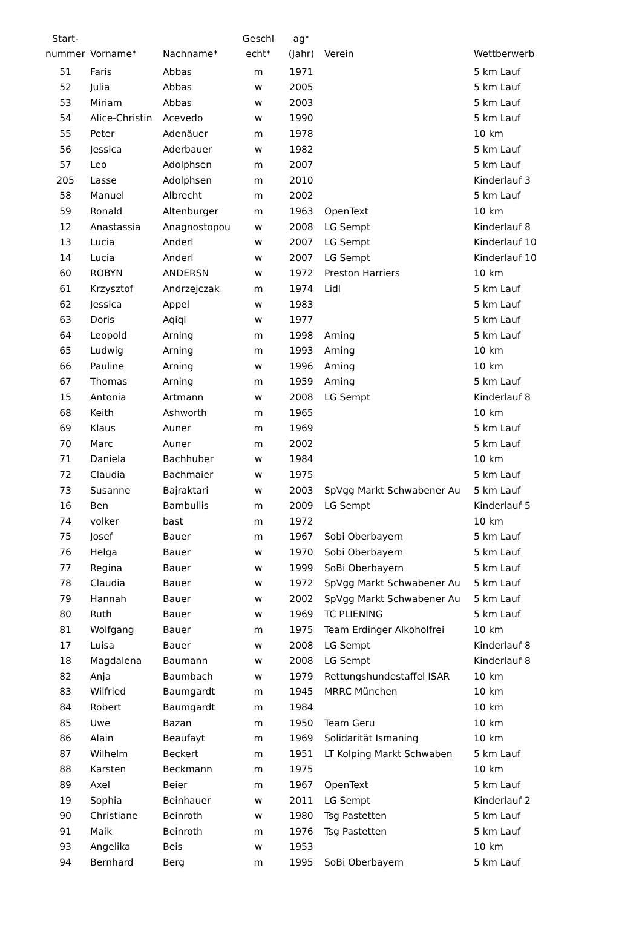| Start- nummer | Vorname* | Nachname* | Geschl echt* | ag* (Jahr) | Verein | Wettberwerb |
| --- | --- | --- | --- | --- | --- | --- |
| 51 | Faris | Abbas | m | 1971 | | 5 km Lauf |
| 52 | Julia | Abbas | w | 2005 | | 5 km Lauf |
| 53 | Miriam | Abbas | w | 2003 | | 5 km Lauf |
| 54 | Alice-Christin | Acevedo | w | 1990 | | 5 km Lauf |
| 55 | Peter | Adenäuer | m | 1978 | | 10 km |
| 56 | Jessica | Aderbauer | w | 1982 | | 5 km Lauf |
| 57 | Leo | Adolphsen | m | 2007 | | 5 km Lauf |
| 205 | Lasse | Adolphsen | m | 2010 | | Kinderlauf 3 |
| 58 | Manuel | Albrecht | m | 2002 | | 5 km Lauf |
| 59 | Ronald | Altenburger | m | 1963 | OpenText | 10 km |
| 12 | Anastassia | Anagnostopou | w | 2008 | LG Sempt | Kinderlauf 8 |
| 13 | Lucia | Anderl | w | 2007 | LG Sempt | Kinderlauf 10 |
| 14 | Lucia | Anderl | w | 2007 | LG Sempt | Kinderlauf 10 |
| 60 | ROBYN | ANDERSN | w | 1972 | Preston Harriers | 10 km |
| 61 | Krzysztof | Andrzejczak | m | 1974 | Lidl | 5 km Lauf |
| 62 | Jessica | Appel | w | 1983 | | 5 km Lauf |
| 63 | Doris | Aqiqi | w | 1977 | | 5 km Lauf |
| 64 | Leopold | Arning | m | 1998 | Arning | 5 km Lauf |
| 65 | Ludwig | Arning | m | 1993 | Arning | 10 km |
| 66 | Pauline | Arning | w | 1996 | Arning | 10 km |
| 67 | Thomas | Arning | m | 1959 | Arning | 5 km Lauf |
| 15 | Antonia | Artmann | w | 2008 | LG Sempt | Kinderlauf 8 |
| 68 | Keith | Ashworth | m | 1965 | | 10 km |
| 69 | Klaus | Auner | m | 1969 | | 5 km Lauf |
| 70 | Marc | Auner | m | 2002 | | 5 km Lauf |
| 71 | Daniela | Bachhuber | w | 1984 | | 10 km |
| 72 | Claudia | Bachmaier | w | 1975 | | 5 km Lauf |
| 73 | Susanne | Bajraktari | w | 2003 | SpVgg Markt Schwabener Au | 5 km Lauf |
| 16 | Ben | Bambullis | m | 2009 | LG Sempt | Kinderlauf 5 |
| 74 | volker | bast | m | 1972 | | 10 km |
| 75 | Josef | Bauer | m | 1967 | Sobi Oberbayern | 5 km Lauf |
| 76 | Helga | Bauer | w | 1970 | Sobi Oberbayern | 5 km Lauf |
| 77 | Regina | Bauer | w | 1999 | SoBi Oberbayern | 5 km Lauf |
| 78 | Claudia | Bauer | w | 1972 | SpVgg Markt Schwabener Au | 5 km Lauf |
| 79 | Hannah | Bauer | w | 2002 | SpVgg Markt Schwabener Au | 5 km Lauf |
| 80 | Ruth | Bauer | w | 1969 | TC PLIENING | 5 km Lauf |
| 81 | Wolfgang | Bauer | m | 1975 | Team Erdinger Alkoholfrei | 10 km |
| 17 | Luisa | Bauer | w | 2008 | LG Sempt | Kinderlauf 8 |
| 18 | Magdalena | Baumann | w | 2008 | LG Sempt | Kinderlauf 8 |
| 82 | Anja | Baumbach | w | 1979 | Rettungshundestaffel ISAR | 10 km |
| 83 | Wilfried | Baumgardt | m | 1945 | MRRC München | 10 km |
| 84 | Robert | Baumgardt | m | 1984 | | 10 km |
| 85 | Uwe | Bazan | m | 1950 | Team Geru | 10 km |
| 86 | Alain | Beaufayt | m | 1969 | Solidarität Ismaning | 10 km |
| 87 | Wilhelm | Beckert | m | 1951 | LT Kolping Markt Schwaben | 5 km Lauf |
| 88 | Karsten | Beckmann | m | 1975 | | 10 km |
| 89 | Axel | Beier | m | 1967 | OpenText | 5 km Lauf |
| 19 | Sophia | Beinhauer | w | 2011 | LG Sempt | Kinderlauf 2 |
| 90 | Christiane | Beinroth | w | 1980 | Tsg Pastetten | 5 km Lauf |
| 91 | Maik | Beinroth | m | 1976 | Tsg Pastetten | 5 km Lauf |
| 93 | Angelika | Beis | w | 1953 | | 10 km |
| 94 | Bernhard | Berg | m | 1995 | SoBi Oberbayern | 5 km Lauf |